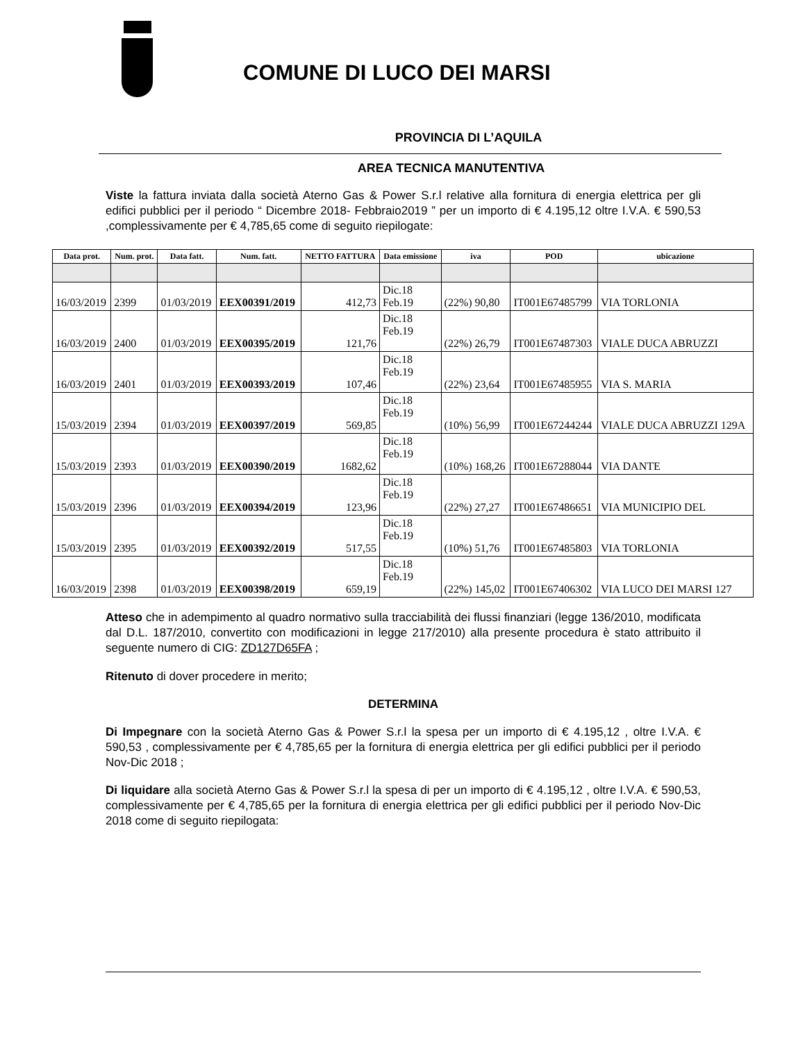COMUNE DI LUCO DEI MARSI
PROVINCIA DI L’AQUILA
AREA TECNICA MANUTENTIVA
Viste la fattura inviata dalla società Aterno Gas & Power S.r.l relative alla fornitura di energia elettrica per gli edifici pubblici per il periodo “ Dicembre 2018- Febbraio2019 ” per un importo di € 4.195,12 oltre I.V.A. € 590,53 ,complessivamente per € 4,785,65 come di seguito riepilogate:
| Data prot. | Num. prot. | Data fatt. | Num. fatt. | NETTO FATTURA | Data emissione | iva | POD | ubicazione |
| --- | --- | --- | --- | --- | --- | --- | --- | --- |
| 16/03/2019 | 2399 | 01/03/2019 | EEX00391/2019 | 412,73 | Dic.18 Feb.19 | (22%) 90,80 | IT001E67485799 | VIA TORLONIA |
| 16/03/2019 | 2400 | 01/03/2019 | EEX00395/2019 | 121,76 | Dic.18 Feb.19 | (22%) 26,79 | IT001E67487303 | VIALE DUCA ABRUZZI |
| 16/03/2019 | 2401 | 01/03/2019 | EEX00393/2019 | 107,46 | Dic.18 Feb.19 | (22%) 23,64 | IT001E67485955 | VIA S. MARIA |
| 15/03/2019 | 2394 | 01/03/2019 | EEX00397/2019 | 569,85 | Dic.18 Feb.19 | (10%) 56,99 | IT001E67244244 | VIALE DUCA ABRUZZI 129A |
| 15/03/2019 | 2393 | 01/03/2019 | EEX00390/2019 | 1682,62 | Dic.18 Feb.19 | (10%) 168,26 | IT001E67288044 | VIA DANTE |
| 15/03/2019 | 2396 | 01/03/2019 | EEX00394/2019 | 123,96 | Dic.18 Feb.19 | (22%) 27,27 | IT001E67486651 | VIA MUNICIPIO DEL |
| 15/03/2019 | 2395 | 01/03/2019 | EEX00392/2019 | 517,55 | Dic.18 Feb.19 | (10%) 51,76 | IT001E67485803 | VIA TORLONIA |
| 16/03/2019 | 2398 | 01/03/2019 | EEX00398/2019 | 659,19 | Dic.18 Feb.19 | (22%) 145,02 | IT001E67406302 | VIA LUCO DEI MARSI 127 |
Atteso che in adempimento al quadro normativo sulla tracciabilità dei flussi finanziari (legge 136/2010, modificata dal D.L. 187/2010, convertito con modificazioni in legge 217/2010) alla presente procedura è stato attribuito il seguente numero di CIG: ZD127D65FA ;
Ritenuto di dover procedere in merito;
DETERMINA
Di Impegnare con la società Aterno Gas & Power S.r.l la spesa per un importo di € 4.195,12 , oltre I.V.A. € 590,53 , complessivamente per € 4,785,65 per la fornitura di energia elettrica per gli edifici pubblici per il periodo Nov-Dic 2018 ;
Di liquidare alla società Aterno Gas & Power S.r.l la spesa di per un importo di € 4.195,12 , oltre I.V.A. € 590,53, complessivamente per € 4,785,65 per la fornitura di energia elettrica per gli edifici pubblici per il periodo Nov-Dic 2018 come di seguito riepilogata: